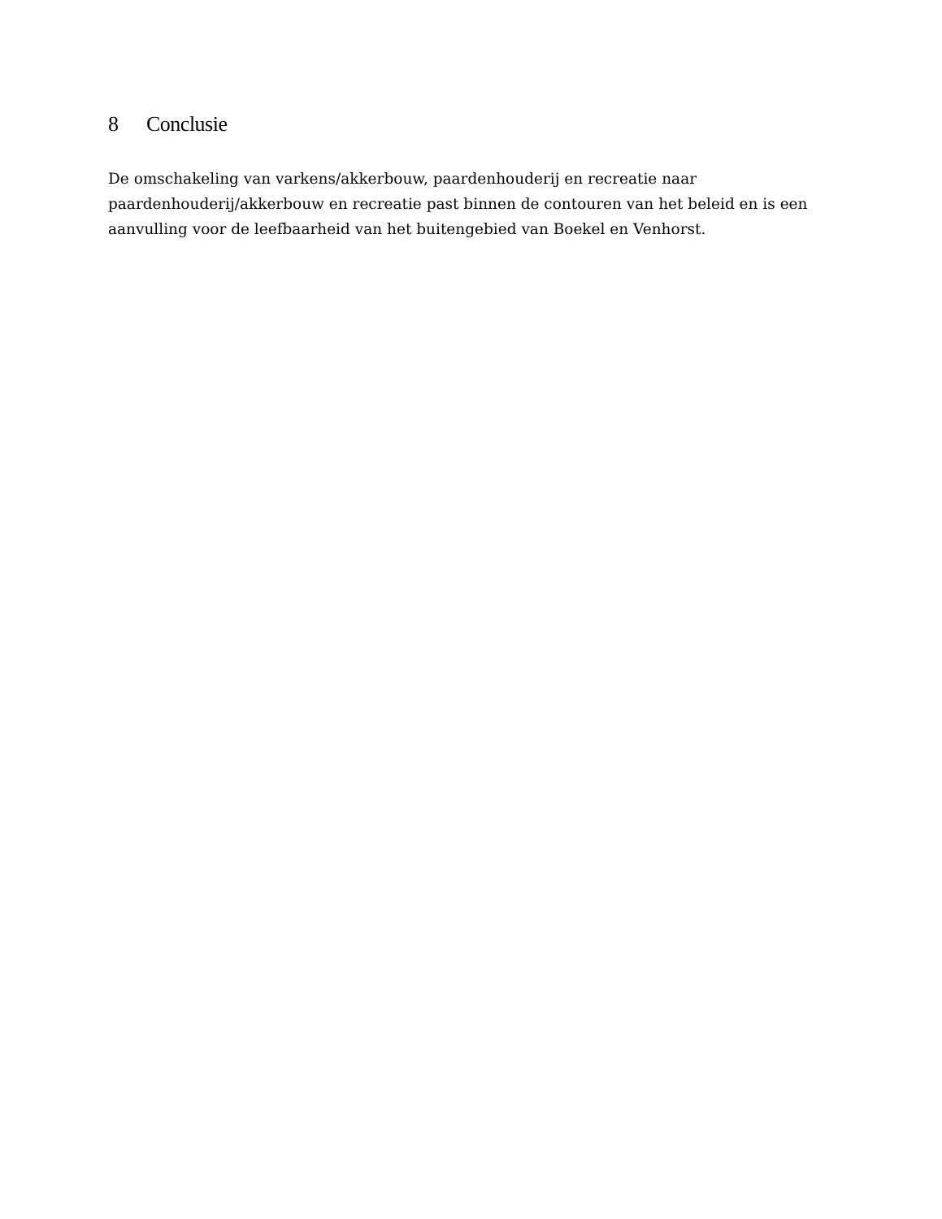8 Conclusie
De omschakeling van varkens/akkerbouw, paardenhouderij en recreatie naar
paardenhouderij/akkerbouw en recreatie past binnen de contouren van het beleid en is een aanvulling voor de leefbaarheid van het buitengebied van Boekel en Venhorst.